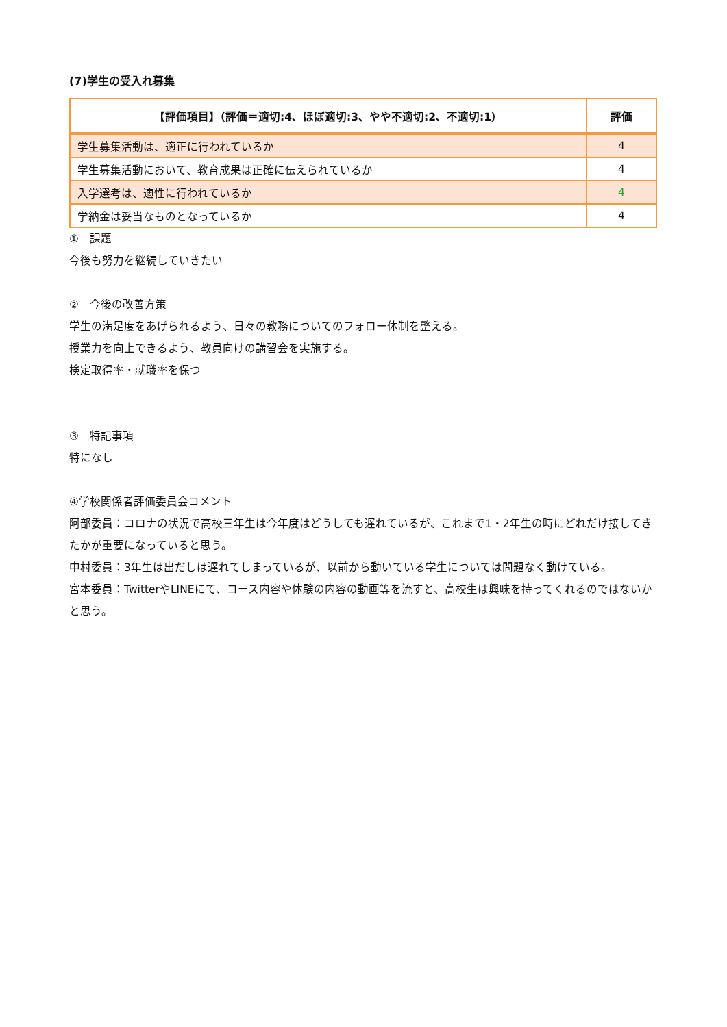(7)学生の受入れ募集
| 【評価項目】（評価＝適切:4、ほぼ適切:3、やや不適切:2、不適切:1） | 評価 |
| --- | --- |
| 学生募集活動は、適正に行われているか | 4 |
| 学生募集活動において、教育成果は正確に伝えられているか | 4 |
| 入学選考は、適性に行われているか | 4 |
| 学納金は妥当なものとなっているか | 4 |
①　課題
今後も努力を継続していきたい
②　今後の改善方策
学生の満足度をあげられるよう、日々の教務についてのフォロー体制を整える。
授業力を向上できるよう、教員向けの講習会を実施する。
検定取得率・就職率を保つ
③　特記事項
特になし
④学校関係者評価委員会コメント
阿部委員：コロナの状況で高校三年生は今年度はどうしても遅れているが、これまで1・2年生の時にどれだけ接してきたかが重要になっていると思う。
中村委員：3年生は出だしは遅れてしまっているが、以前から動いている学生については問題なく動けている。
宮本委員：TwitterやLINEにて、コース内容や体験の内容の動画等を流すと、高校生は興味を持ってくれるのではないかと思う。